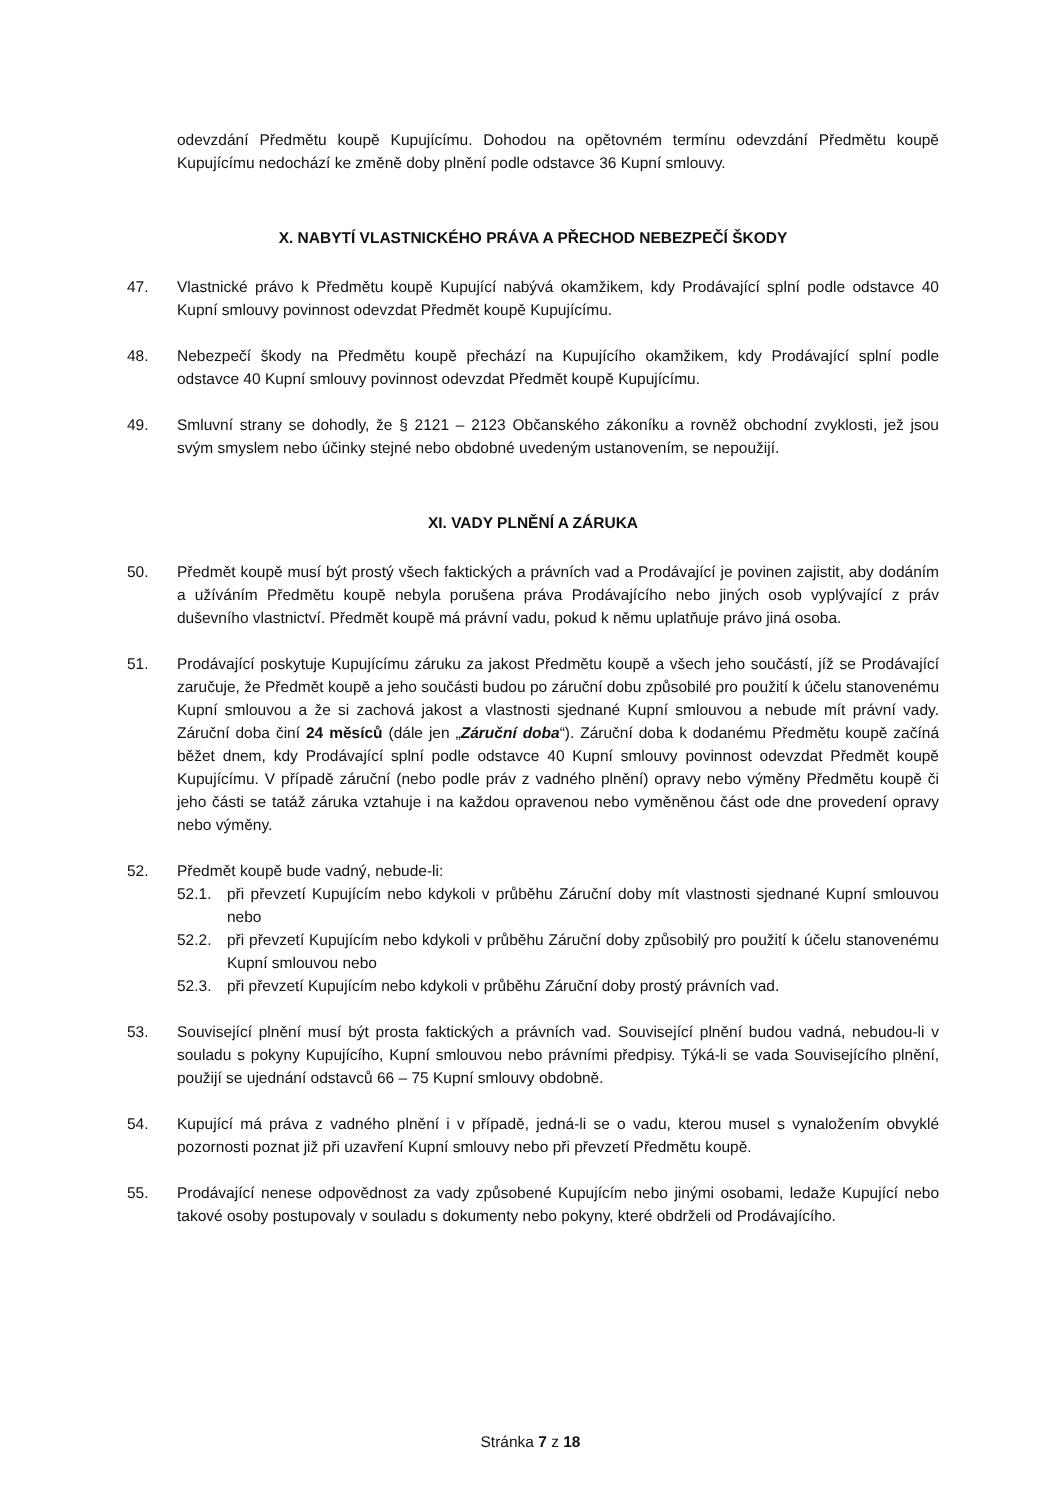odevzdání Předmětu koupě Kupujícímu. Dohodou na opětovném termínu odevzdání Předmětu koupě Kupujícímu nedochází ke změně doby plnění podle odstavce 36 Kupní smlouvy.
X. NABYTÍ VLASTNICKÉHO PRÁVA A PŘECHOD NEBEZPEČÍ ŠKODY
47. Vlastnické právo k Předmětu koupě Kupující nabývá okamžikem, kdy Prodávající splní podle odstavce 40 Kupní smlouvy povinnost odevzdat Předmět koupě Kupujícímu.
48. Nebezpečí škody na Předmětu koupě přechází na Kupujícího okamžikem, kdy Prodávající splní podle odstavce 40 Kupní smlouvy povinnost odevzdat Předmět koupě Kupujícímu.
49. Smluvní strany se dohodly, že § 2121 – 2123 Občanského zákoníku a rovněž obchodní zvyklosti, jež jsou svým smyslem nebo účinky stejné nebo obdobné uvedeným ustanovením, se nepoužijí.
XI. VADY PLNĚNÍ A ZÁRUKA
50. Předmět koupě musí být prostý všech faktických a právních vad a Prodávající je povinen zajistit, aby dodáním a užíváním Předmětu koupě nebyla porušena práva Prodávajícího nebo jiných osob vyplývající z práv duševního vlastnictví. Předmět koupě má právní vadu, pokud k němu uplatňuje právo jiná osoba.
51. Prodávající poskytuje Kupujícímu záruku za jakost Předmětu koupě a všech jeho součástí, jíž se Prodávající zaručuje, že Předmět koupě a jeho součásti budou po záruční dobu způsobilé pro použití k účelu stanovenému Kupní smlouvou a že si zachová jakost a vlastnosti sjednané Kupní smlouvou a nebude mít právní vady. Záruční doba činí 24 měsíců (dále jen „Záruční doba“). Záruční doba k dodanému Předmětu koupě začíná běžet dnem, kdy Prodávající splní podle odstavce 40 Kupní smlouvy povinnost odevzdat Předmět koupě Kupujícímu. V případě záruční (nebo podle práv z vadného plnění) opravy nebo výměny Předmětu koupě či jeho části se tatáž záruka vztahuje i na každou opravenou nebo vyměněnou část ode dne provedení opravy nebo výměny.
52. Předmět koupě bude vadný, nebude-li:
52.1. při převzetí Kupujícím nebo kdykoli v průběhu Záruční doby mít vlastnosti sjednané Kupní smlouvou nebo
52.2. při převzetí Kupujícím nebo kdykoli v průběhu Záruční doby způsobilý pro použití k účelu stanovenému Kupní smlouvou nebo
52.3. při převzetí Kupujícím nebo kdykoli v průběhu Záruční doby prostý právních vad.
53. Související plnění musí být prosta faktických a právních vad. Související plnění budou vadná, nebudou-li v souladu s pokyny Kupujícího, Kupní smlouvou nebo právními předpisy. Týká-li se vada Souvisejícího plnění, použijí se ujednání odstavců 66 – 75 Kupní smlouvy obdobně.
54. Kupující má práva z vadného plnění i v případě, jedná-li se o vadu, kterou musel s vynaložením obvyklé pozornosti poznat již při uzavření Kupní smlouvy nebo při převzetí Předmětu koupě.
55. Prodávající nenese odpovědnost za vady způsobené Kupujícím nebo jinými osobami, ledaže Kupující nebo takové osoby postupovaly v souladu s dokumenty nebo pokyny, které obdrželi od Prodávajícího.
Stránka 7 z 18